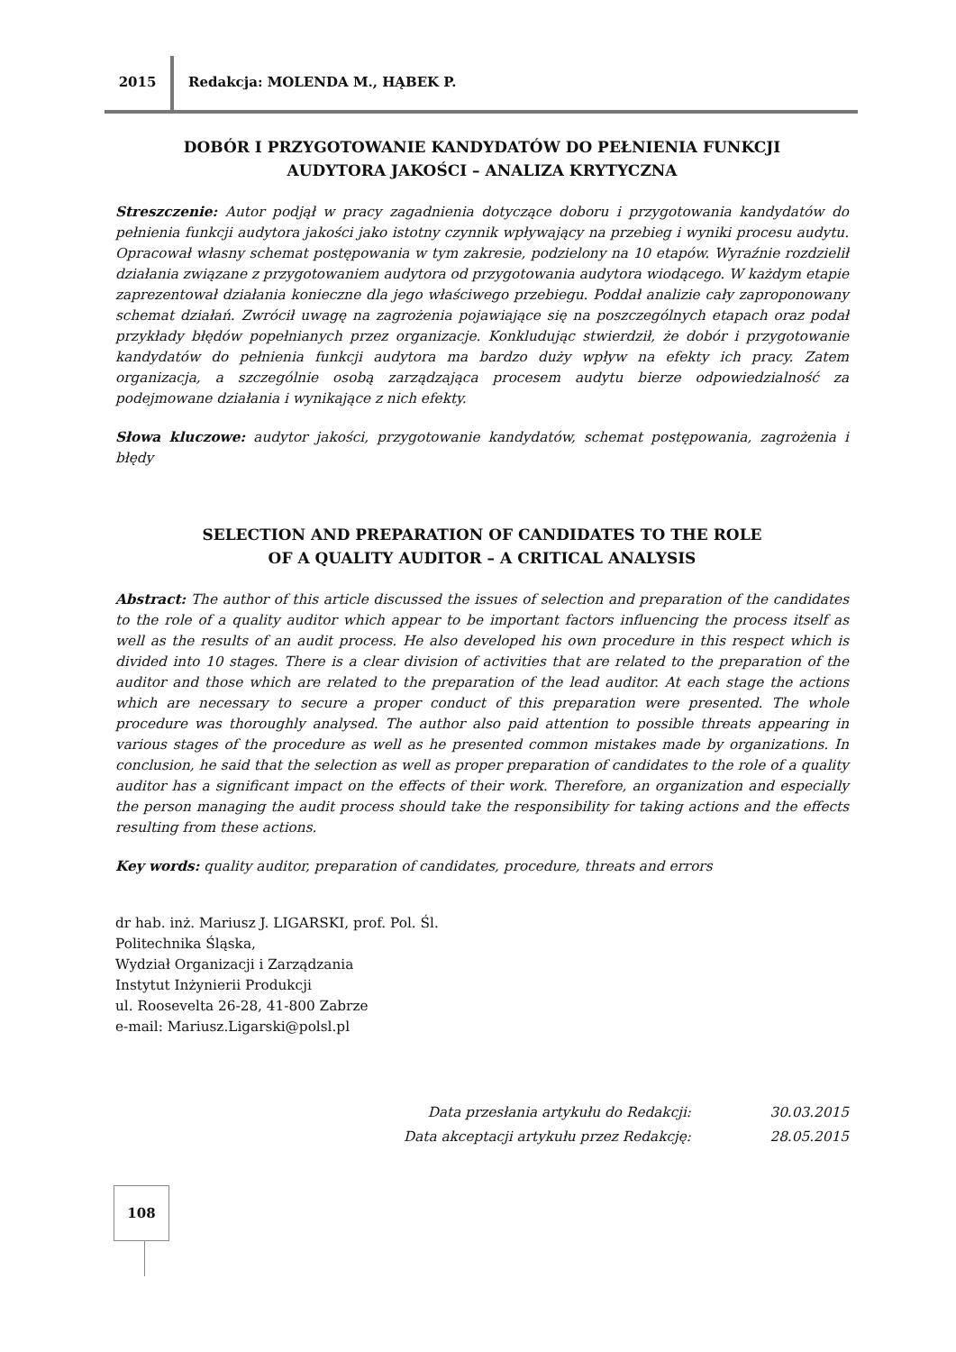2015 Redakcja: MOLENDA M., HĄBEK P.
DOBÓR I PRZYGOTOWANIE KANDYDATÓW DO PEŁNIENIA FUNKCJI
AUDYTORA JAKOŚCI – ANALIZA KRYTYCZNA
Streszczenie: Autor podjął w pracy zagadnienia dotyczące doboru i przygotowania kandydatów do pełnienia funkcji audytora jakości jako istotny czynnik wpływający na przebieg i wyniki procesu audytu. Opracował własny schemat postępowania w tym zakresie, podzielony na 10 etapów. Wyraźnie rozdzielił działania związane z przygotowaniem audytora od przygotowania audytora wiodącego. W każdym etapie zaprezentował działania konieczne dla jego właściwego przebiegu. Poddał analizie cały zaproponowany schemat działań. Zwrócił uwagę na zagrożenia pojawiające się na poszczególnych etapach oraz podał przykłady błędów popełnianych przez organizacje. Konkludując stwierdził, że dobór i przygotowanie kandydatów do pełnienia funkcji audytora ma bardzo duży wpływ na efekty ich pracy. Zatem organizacja, a szczególnie osobą zarządzająca procesem audytu bierze odpowiedzialność za podejmowane działania i wynikające z nich efekty.
Słowa kluczowe: audytor jakości, przygotowanie kandydatów, schemat postępowania, zagrożenia i błędy
SELECTION AND PREPARATION OF CANDIDATES TO THE ROLE
OF A QUALITY AUDITOR – A CRITICAL ANALYSIS
Abstract: The author of this article discussed the issues of selection and preparation of the candidates to the role of a quality auditor which appear to be important factors influencing the process itself as well as the results of an audit process. He also developed his own procedure in this respect which is divided into 10 stages. There is a clear division of activities that are related to the preparation of the auditor and those which are related to the preparation of the lead auditor. At each stage the actions which are necessary to secure a proper conduct of this preparation were presented. The whole procedure was thoroughly analysed. The author also paid attention to possible threats appearing in various stages of the procedure as well as he presented common mistakes made by organizations. In conclusion, he said that the selection as well as proper preparation of candidates to the role of a quality auditor has a significant impact on the effects of their work. Therefore, an organization and especially the person managing the audit process should take the responsibility for taking actions and the effects resulting from these actions.
Key words: quality auditor, preparation of candidates, procedure, threats and errors
dr hab. inż. Mariusz J. LIGARSKI, prof. Pol. Śl.
Politechnika Śląska,
Wydział Organizacji i Zarządzania
Instytut Inżynierii Produkcji
ul. Roosevelta 26-28, 41-800 Zabrze
e-mail: Mariusz.Ligarski@polsl.pl
Data przesłania artykułu do Redakcji: 30.03.2015
Data akceptacji artykułu przez Redakcję: 28.05.2015
108